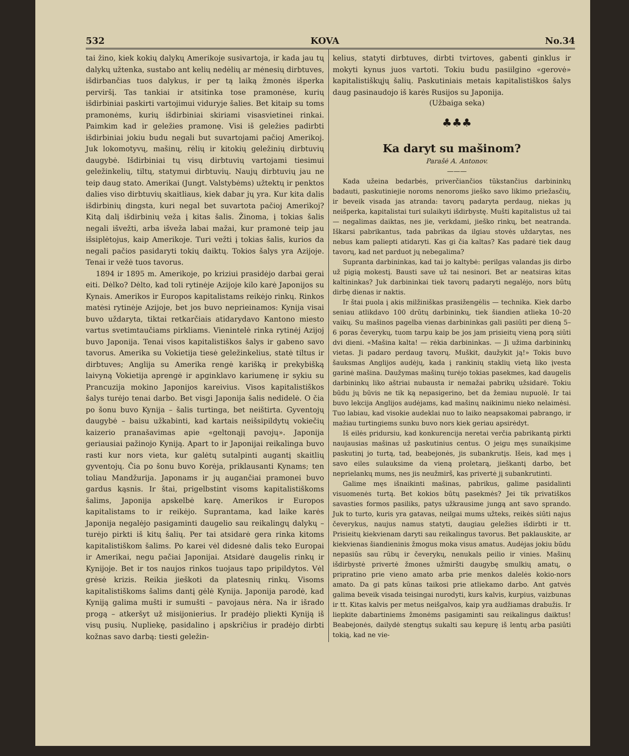532 KOVA No.34
tai žino, kiek kokių dalykų Amerikoje susivartoja, ir kada jau tų dalykų užtenka, sustabo ant kelių nedėlių ar mėnesių dirbtuves, išdirbančias tuos dalykus, ir per tą laiką žmonės išperka perviršį. Tas tankiai ir atsitinka tose pramonėse, kurių išdirbiniai paskirti vartojimui viduryje šalies. Bet kitaip su toms pramonėms, kurių išdirbiniai skiriami visasvietinei rinkai. Paimkim kad ir geležies pramonę. Visi iš geležies padirbti išdirbiniai jokiu budu negali but suvartojami pačioj Amerikoj. Juk lokomotyvų, mašinų, rėlių ir kitokių geležinių dirbtuvių daugybė. Išdirbiniai tų visų dirbtuvių vartojami tiesimui geležinkelių, tiltų, statymui dirbtuvių. Naujų dirbtuvių jau ne teip daug stato. Amerikai (Jungt. Valstybėms) užtektų ir penktos dalies viso dirbtuvių skaitliaus, kiek dabar jų yra. Kur kita dalis išdirbinių dingsta, kuri negal bet suvartota pačioj Amerikoj? Kitą dalį išdirbinių veža į kitas šalis. Žinoma, į tokias šalis negali išvežti, arba išveža labai mažai, kur pramonė teip jau išsiplėtojus, kaip Amerikoje. Turi vežti į tokias šalis, kurios da negali pačios pasidaryti tokių daiktų. Tokios šalys yra Azijoje. Tenai ir vežė tuos tavorus.
1894 ir 1895 m. Amerikoje, po kriziui prasidėjo darbai gerai eiti. Dėlko? Dėlto, kad toli rytinėje Azijoje kilo karė Japonijos su Kynais. Amerikos ir Europos kapitalistams reikėjo rinkų. Rinkos matėsi rytinėje Azijoje, bet jos buvo neprieinamos: Kynija visai buvo uždaryta, tiktai retkarčiais atidarydavo Kantono miesto vartus svetimtaučiams pirkliams. Vienintelė rinka rytinėj Azijoj buvo Japonija. Tenai visos kapitalistiškos šalys ir gabeno savo tavorus. Amerika su Vokietija tiesė geležinkelius, statė tiltus ir dirbtuves; Anglija su Amerika rengė karišką ir prekybišką laivyną Vokietija aprengė ir apginklavo kariumenę ir sykiu su Prancuzija mokino Japonijos kareivius. Visos kapitalistiškos šalys turėjo tenai darbo. Bet visgi Japonija šalis nedidelė. O čia po šonu buvo Kynija – šalis turtinga, bet neištirta. Gyventojų daugybė – baisu užkabinti, kad kartais neišsipildytų vokiečių kaizerio pranašavimas apie «geltonąjį pavojų». Japonija geriausiai pažinojo Kyniją. Apart to ir Japonijai reikalinga buvo rasti kur nors vieta, kur galėtų sutalpinti augantį skaitlių gyventojų. Čia po šonu buvo Korėja, priklausanti Kynams; ten toliau Mandžurija. Japonams ir jų augančiai pramonei buvo gardus kąsnis. Ir štai, prigelbstint visoms kapitalistiškoms šalims, Japonija apskelbė karę. Amerikos ir Europos kapitalistams to ir reikėjo. Suprantama, kad laike karės Japonija negalėjo pasigaminti daugelio sau reikalingų dalykų – turėjo pirkti iš kitų šalių. Per tai atsidarė gera rinka kitoms kapitalistiškom šalims. Po karei vėl didesnė dalis teko Europai ir Amerikai, negu pačiai Japonijai. Atsidarė daugelis rinkų ir Kynijoje. Bet ir tos naujos rinkos tuojaus tapo pripildytos. Vėl grėsė krizis. Reikia jieškoti da platesnių rinkų. Visoms kapitalistiškoms šalims dantį gėlė Kynija. Japonija parodė, kad Kyniją galima mušti ir sumušti – pavojaus nėra. Na ir išrado progą – atkeršyt už misijonierius. Ir pradėjo pliekti Kyniją iš visų pusių. Nupliekę, pasidalino į apskričius ir pradėjo dirbti kožnas savo darbą: tiesti geležin-
kelius, statyti dirbtuves, dirbti tvirtoves, gabenti ginklus ir mokyti kynus juos vartoti. Tokiu budu pasiilgino «gerovė» kapitalistiškųjų šalių. Paskutiniais metais kapitalistiškos šalys daug pasinaudojo iš karės Rusijos su Japonija.
(Užbaiga seka)
♣♣♣
Ka daryt su mašinom?
Parašė A. Antonov.
———
Kada užeina bedarbės, priverčiančios tūkstančius darbininkų badauti, paskutiniejie noroms nenoroms jieško savo likimo priežasčių, ir beveik visada jas atranda: tavorų padaryta perdaug, niekas jų neišperka, kapitalistai turi sulaikyti išdirbystę. Mušti kapitalistus už tai — negalimas daiktas, nes jie, verkdami, jieško rinkų, bet neatranda. Iškarsi pabrikantus, tada pabrikas da ilgiau stovės uždarytas, nes nebus kam paliepti atidaryti. Kas gi čia kaltas? Kas padarė tiek daug tavorų, kad net parduot jų nebegalima?
Supranta darbininkas, kad tai jo kaltybė: perilgas valandas jis dirbo už pigią mokestį. Bausti save už tai nesinori. Bet ar neatsiras kitas kaltininkas? Juk darbininkai tiek tavorų padaryti negalėjo, nors būtų dirbę dienas ir naktis.
Ir štai puola į akis milžiniškas prasižengėlis — technika. Kiek darbo seniau atlikdavo 100 drūtų darbininkų, tiek šiandien atlieka 10–20 vaikų. Su mašinos pagelba vienas darbininkas gali pasiūti per dieną 5–6 poras čeverykų, tuom tarpu kaip be jos jam prisieitų vieną porą siūti dvi dieni. «Mašina kalta! — rėkia darbininkas. — Ji užima darbininkų vietas. Ji padaro perdaug tavorų. Muškit, daužykit ją!» Tokis buvo šauksmas Anglijos audėjų, kada į rankinių staklių vietą liko įvesta garinė mašina. Daužymas mašinų turėjo tokias pasekmes, kad daugelis darbininkų liko aštriai nubausta ir nemažai pabrikų užsidarė. Tokiu būdu jų būvis ne tik ką nepasigerino, bet da žemiau nupuolė. Ir tai buvo lekcija Anglijos audėjams, kad mašinų naikinimu nieko nelaimėsi. Tuo labiau, kad visokie audeklai nuo to laiko neapsakomai pabrango, ir mažiau turtingiems sunku buvo nors kiek geriau apsirėdyt.
Iš eilės pridursiu, kad konkurencija neretai verčia pabrikantą pirkti naujausias mašinas už paskutinius centus. O jeigu męs sunaikįsime paskutinį jo turtą, tad, beabejonės, jis subankrutįs. Išeis, kad męs į savo eiles sulauksime da vieną proletarą, jieškantį darbo, bet neprielankų mums, nes jis neužmirš, kas privertė jį subankrutinti.
Galime męs išnaikinti mašinas, pabrikus, galime pasidalinti visuomenės turtą. Bet kokios būtų pasekmės? Jei tik privatiškos savasties formos pasiliks, patys užkrausime jungą ant savo sprando. Juk to turto, kuris yra gatavas, neilgai mums užteks, reikės siūti najus čeverykus, naujus namus statyti, daugiau geležies išdirbti ir tt. Prisieitų kiekvienam daryti sau reikalingus tavorus. Bet paklauskite, ar kiekvienas šiandieninis žmogus moka visus amatus. Audėjas jokiu būdu nepasiūs sau rūbų ir čeverykų, nenukals peilio ir vinies. Mašinų išdirbystė privertė žmones užmiršti daugybę smulkių amatų, o pripratino prie vieno amato arba prie menkos dalelės kokio-nors amato. Da gi pats kūnas taikosi prie atliekamo darbo. Ant gatvės galima beveik visada teisingai nurodyti, kurs kalvis, kurpius, vaizbunas ir tt. Kitas kalvis per metus neišgalvos, kaip yra audžiamas drabužis. Ir liepkite dabartiniems žmonėms pasigaminti sau reikalingus daiktus! Beabejonės, dailydė stengtųs sukalti sau kepurę iš lentų arba pasiūti tokią, kad ne vie-